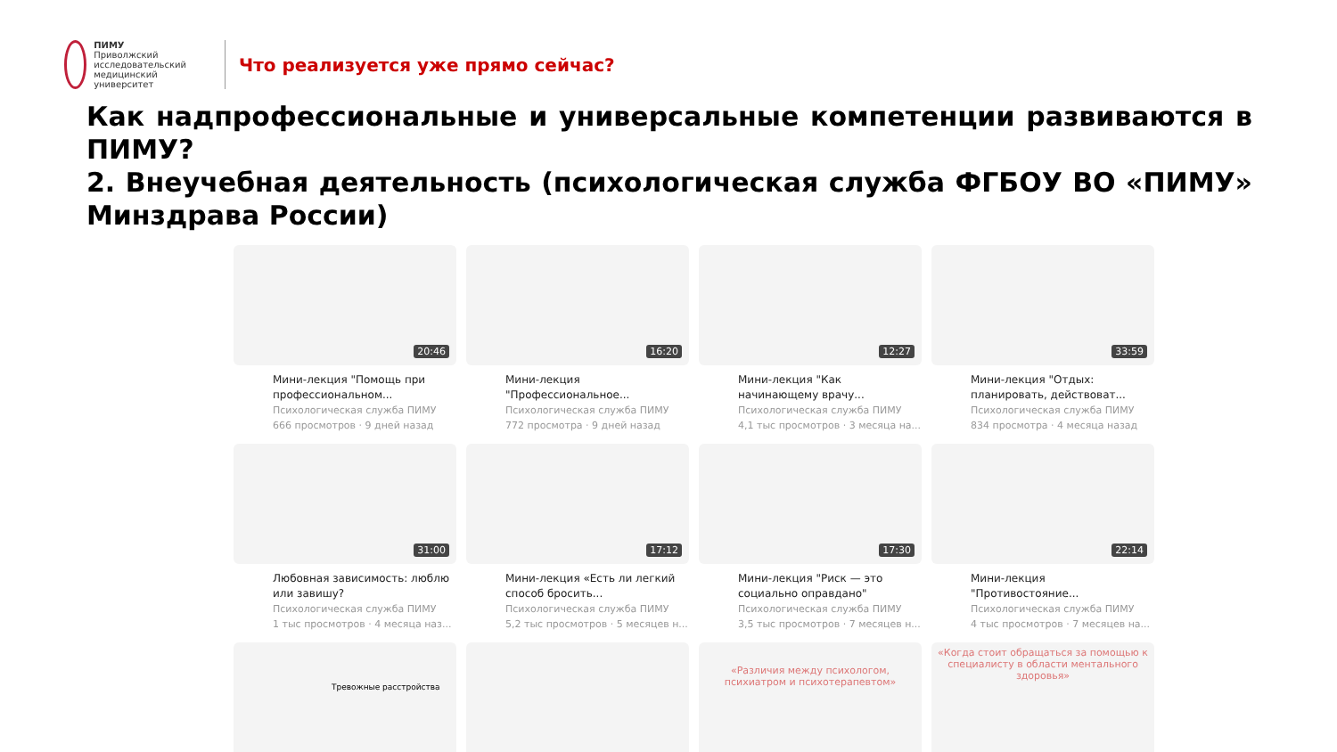ПИМУ
Приволжский исследовательский медицинский университет
Что реализуется уже прямо сейчас?
Как надпрофессиональные и универсальные компетенции развиваются в ПИМУ?
2. Внеучебная деятельность (психологическая служба ФГБОУ ВО «ПИМУ» Минздрава России)
20:46
Мини-лекция "Помощь при профессиональном...
Психологическая служба ПИМУ
666 просмотров · 9 дней назад
16:20
Мини-лекция "Профессиональное...
Психологическая служба ПИМУ
772 просмотра · 9 дней назад
12:27
Мини-лекция "Как начинающему врачу...
Психологическая служба ПИМУ
4,1 тыс просмотров · 3 месяца на...
33:59
Мини-лекция "Отдых: планировать, действоват...
Психологическая служба ПИМУ
834 просмотра · 4 месяца назад
31:00
Любовная зависимость: люблю или завишу?
Психологическая служба ПИМУ
1 тыс просмотров · 4 месяца наз...
17:12
Мини-лекция «Есть ли легкий способ бросить...
Психологическая служба ПИМУ
5,2 тыс просмотров · 5 месяцев н...
17:30
Мини-лекция "Риск — это социально оправдано"
Психологическая служба ПИМУ
3,5 тыс просмотров · 7 месяцев н...
22:14
Мини-лекция "Противостояние...
Психологическая служба ПИМУ
4 тыс просмотров · 7 месяцев на...
Тревожные расстройства
«Различия между психологом, психиатром и психотерапевтом»
«Когда стоит обращаться за помощью к специалисту в области ментального здоровья»